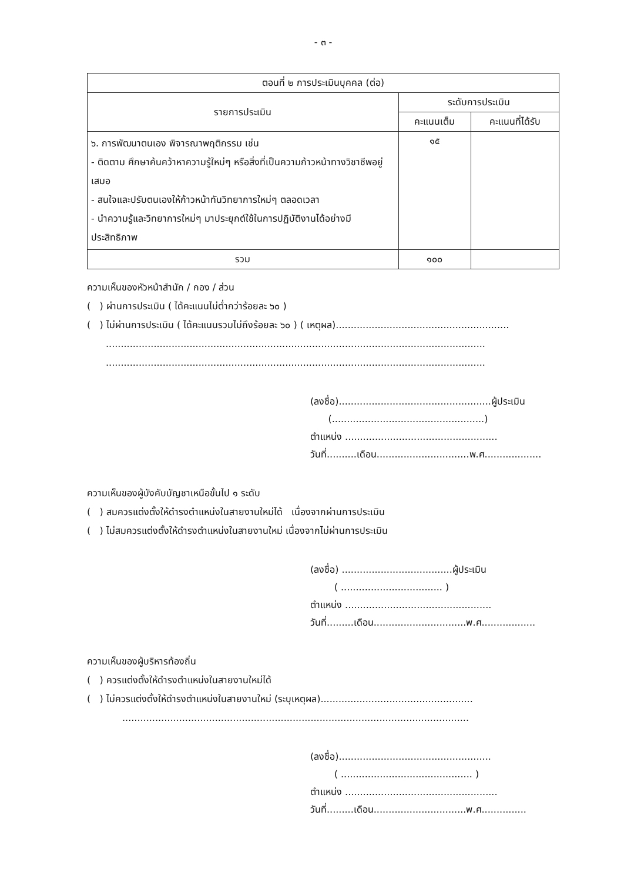- ๓ -
| ตอนที่ ๒ การประเมินบุคคล (ต่อ) | | |
| --- | --- | --- |
| รายการประเมิน | ระดับการประเมิน | |
| | คะแนนเต็ม | คะแนนที่ได้รับ |
| ๖. การพัฒนาตนเอง พิจารณาพฤติกรรม เช่น - ติดตาม ศึกษาค้นคว้าหาความรู้ใหม่ๆ หรือสิ่งที่เป็นความก้าวหน้าทางวิชาชีพอยู่เสมอ - สนใจและปรับตนเองให้ก้าวหน้าทันวิทยาการใหม่ๆ ตลอดเวลา - นำความรู้และวิทยาการใหม่ๆ มาประยุกต์ใช้ในการปฏิบัติงานได้อย่างมีประสิทธิภาพ | ๑๕ | |
| รวม | ๑๐๐ | |
ความเห็นของหัวหน้าสำนัก / กอง / ส่วน
( ) ผ่านการประเมิน ( ได้คะแนนไม่ต่ำกว่าร้อยละ ๖๐ )
( ) ไม่ผ่านการประเมิน ( ได้คะแนนรวมไม่ถึงร้อยละ ๖๐ ) ( เหตุผล)..........................................................
...............................................................................................................................
...............................................................................................................................
(ลงชื่อ)...................................................ผู้ประเมิน
(...................................................)
ตำแหน่ง ...................................................
วันที่..........เดือน...............................พ.ศ...................
ความเห็นของผู้บังคับบัญชาเหนือขั้นไป ๑ ระดับ
( ) สมควรแต่งตั้งให้ดำรงตำแหน่งในสายงานใหม่ได้ เนื่องจากผ่านการประเมิน
( ) ไม่สมควรแต่งตั้งให้ดำรงตำแหน่งในสายงานใหม่ เนื่องจากไม่ผ่านการประเมิน
(ลงชื่อ) .....................................ผู้ประเมิน
( .................................. )
ตำแหน่ง .................................................
วันที่.........เดือน...............................พ.ศ..................
ความเห็นของผู้บริหารท้องถิ่น
( ) ควรแต่งตั้งให้ดำรงตำแหน่งในสายงานใหม่ได้
( ) ไม่ควรแต่งตั้งให้ดำรงตำแหน่งในสายงานใหม่ (ระบุเหตุผล)...................................................
....................................................................................................................
(ลงชื่อ)...................................................
( ............................................ )
ตำแหน่ง ...................................................
วันที่.........เดือน...............................พ.ศ...............